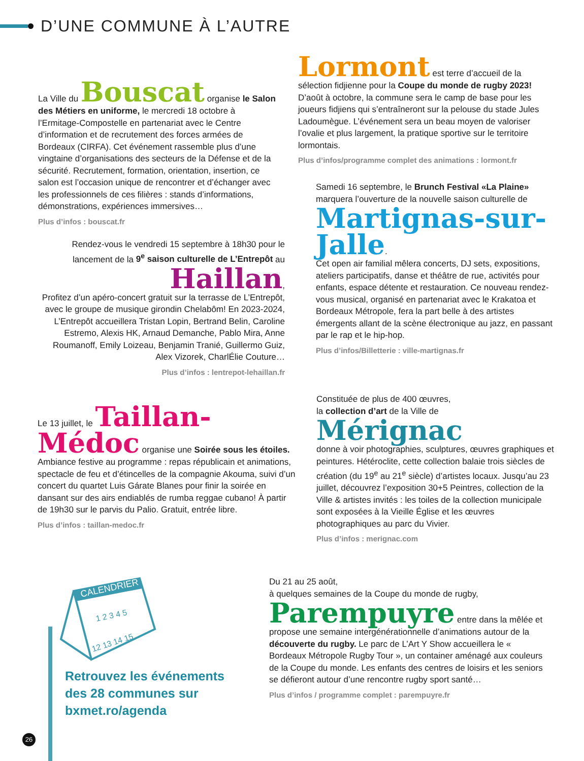D’UNE COMMUNE À L’AUTRE
La Ville du Bouscat organise le Salon des Métiers en uniforme, le mercredi 18 octobre à l’Ermitage-Compostelle en partenariat avec le Centre d’information et de recrutement des forces armées de Bordeaux (CIRFA). Cet événement rassemble plus d’une vingtaine d’organisations des secteurs de la Défense et de la sécurité. Recrutement, formation, orientation, insertion, ce salon est l’occasion unique de rencontrer et d’échanger avec les professionnels de ces filières : stands d’informations, démonstrations, expériences immersives…
Plus d’infos : bouscat.fr
Rendez-vous le vendredi 15 septembre à 18h30 pour le lancement de la 9<sup>e</sup> saison culturelle de L’Entrepôt au
Haillan,
Profitez d’un apéro-concert gratuit sur la terrasse de L’Entrepôt, avec le groupe de musique girondin Chelabôm! En 2023-2024, L’Entrepôt accueillera Tristan Lopin, Bertrand Belin, Caroline Estremo, Alexis HK, Arnaud Demanche, Pablo Mira, Anne Roumanoff, Emily Loizeau, Benjamin Tranié, Guillermo Guiz, Alex Vizorek, CharlÉlie Couture…
Plus d’infos : lentrepot-lehaillan.fr
Le 13 juillet, le Taillan-Médoc organise une Soirée sous les étoiles. Ambiance festive au programme : repas républicain et animations, spectacle de feu et d’étincelles de la compagnie Akouma, suivi d’un concert du quartet Luis Gárate Blanes pour finir la soirée en dansant sur des airs endiablés de rumba reggae cubano! À partir de 19h30 sur le parvis du Palio. Gratuit, entrée libre.
Plus d’infos : taillan-medoc.fr
Lormont est terre d’accueil de la sélection fidjienne pour la Coupe du monde de rugby 2023! D’août à octobre, la commune sera le camp de base pour les joueurs fidjiens qui s’entraîneront sur la pelouse du stade Jules Ladoumègue. L’événement sera un beau moyen de valoriser l’ovalie et plus largement, la pratique sportive sur le territoire lormontais.
Plus d’infos/programme complet des animations : lormont.fr
Samedi 16 septembre, le Brunch Festival «La Plaine» marquera l’ouverture de la nouvelle saison culturelle de
Martignas-sur-Jalle.
Cet open air familial mêlera concerts, DJ sets, expositions, ateliers participatifs, danse et théâtre de rue, activités pour enfants, espace détente et restauration. Ce nouveau rendez-vous musical, organisé en partenariat avec le Krakatoa et Bordeaux Métropole, fera la part belle à des artistes émergents allant de la scène électronique au jazz, en passant par le rap et le hip-hop.
Plus d’infos/Billetterie : ville-martignas.fr
Constituée de plus de 400 œuvres,
la collection d’art de la Ville de
Mérignac
donne à voir photographies, sculptures, œuvres graphiques et peintures. Hétéroclite, cette collection balaie trois siècles de création (du 19<sup>e</sup> au 21<sup>e</sup> siècle) d’artistes locaux. Jusqu’au 23 juillet, découvrez l’exposition 30+5 Peintres, collection de la Ville & artistes invités : les toiles de la collection municipale sont exposées à la Vieille Église et les œuvres photographiques au parc du Vivier.
Plus d’infos : merignac.com
CALENDRIER
1 2 3 4 5
12 13 14 15
Retrouvez les événements des 28 communes sur bxmet.ro/agenda
Du 21 au 25 août,
à quelques semaines de la Coupe du monde de rugby,
Parempuyre entre dans la mêlée et propose une semaine intergénérationnelle d’animations autour de la découverte du rugby. Le parc de L’Art Y Show accueillera le « Bordeaux Métropole Rugby Tour », un container aménagé aux couleurs de la Coupe du monde. Les enfants des centres de loisirs et les seniors se défieront autour d’une rencontre rugby sport santé…
Plus d’infos / programme complet : parempuyre.fr
26